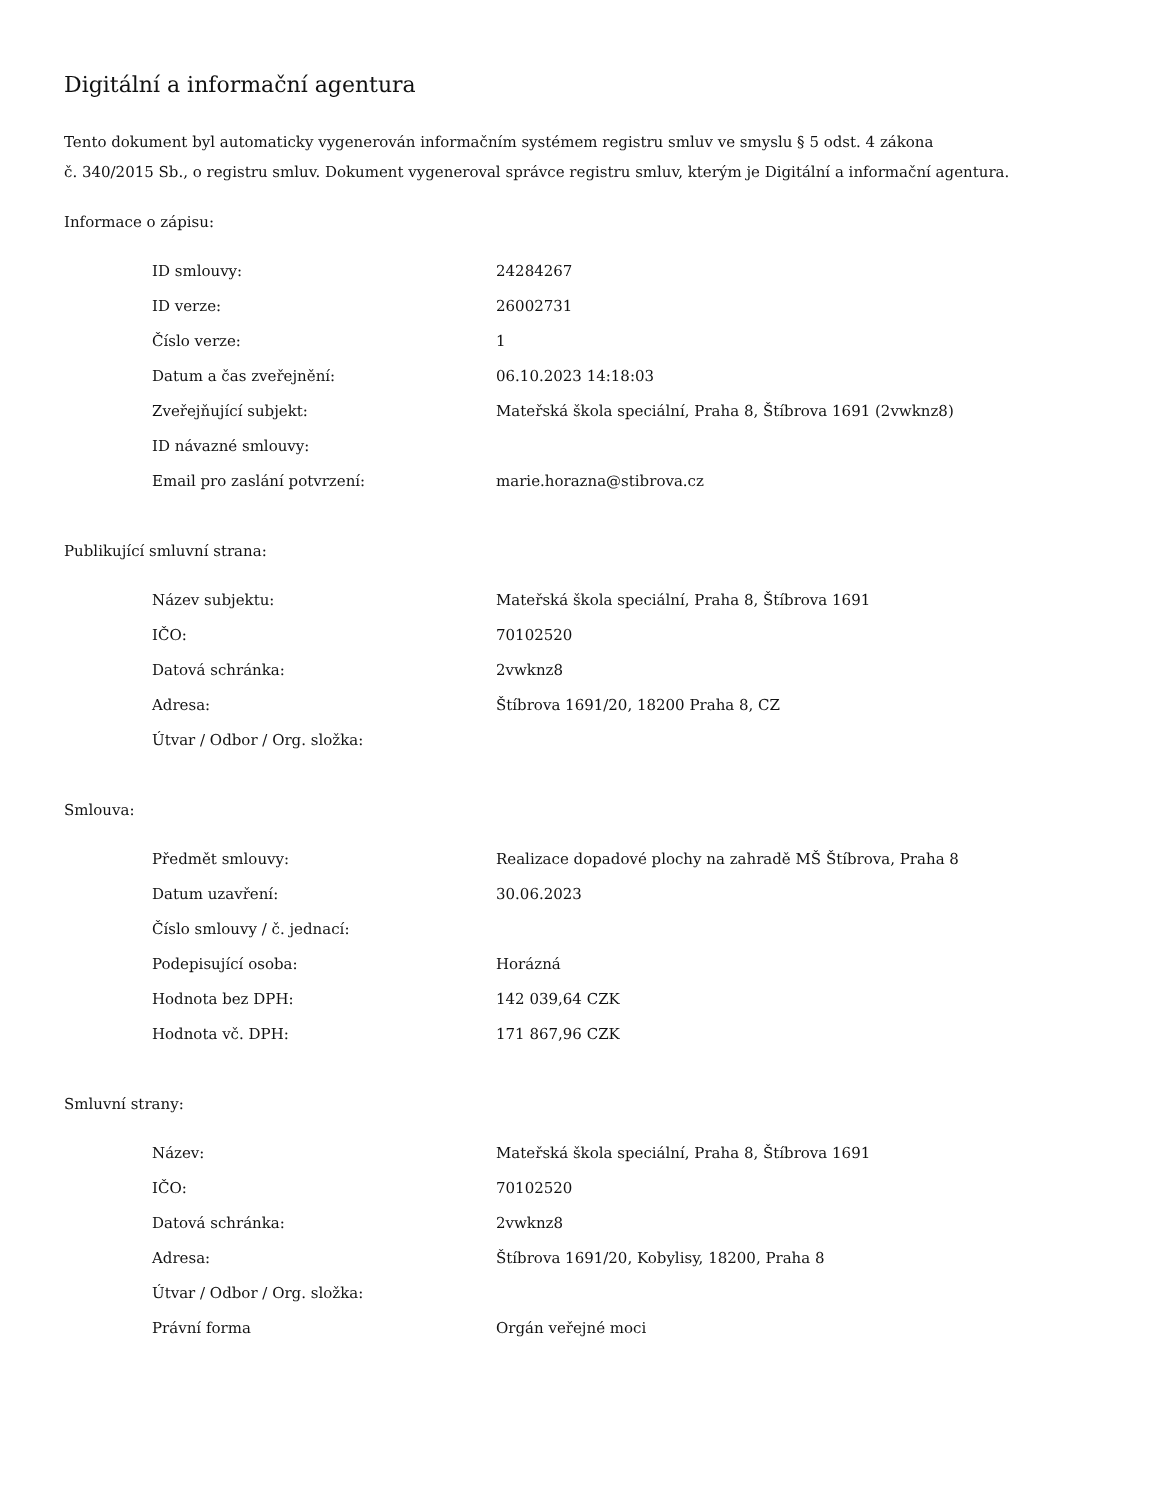Digitální a informační agentura
Tento dokument byl automaticky vygenerován informačním systémem registru smluv ve smyslu § 5 odst. 4 zákona
č. 340/2015 Sb., o registru smluv. Dokument vygeneroval správce registru smluv, kterým je Digitální a informační agentura.
Informace o zápisu:
| ID smlouvy: | 24284267 |
| ID verze: | 26002731 |
| Číslo verze: | 1 |
| Datum a čas zveřejnění: | 06.10.2023 14:18:03 |
| Zveřejňující subjekt: | Mateřská škola speciální, Praha 8, Štíbrova 1691 (2vwknz8) |
| ID návazné smlouvy: | |
| Email pro zaslání potvrzení: | marie.horazna@stibrova.cz |
Publikující smluvní strana:
| Název subjektu: | Mateřská škola speciální, Praha 8, Štíbrova 1691 |
| IČO: | 70102520 |
| Datová schránka: | 2vwknz8 |
| Adresa: | Štíbrova 1691/20, 18200 Praha 8, CZ |
| Útvar / Odbor / Org. složka: | |
Smlouva:
| Předmět smlouvy: | Realizace dopadové plochy na zahradě MŠ Štíbrova, Praha 8 |
| Datum uzavření: | 30.06.2023 |
| Číslo smlouvy / č. jednací: | |
| Podepisující osoba: | Horázná |
| Hodnota bez DPH: | 142 039,64 CZK |
| Hodnota vč. DPH: | 171 867,96 CZK |
Smluvní strany:
| Název: | Mateřská škola speciální, Praha 8, Štíbrova 1691 |
| IČO: | 70102520 |
| Datová schránka: | 2vwknz8 |
| Adresa: | Štíbrova 1691/20, Kobylisy, 18200, Praha 8 |
| Útvar / Odbor / Org. složka: | |
| Právní forma | Orgán veřejné moci |